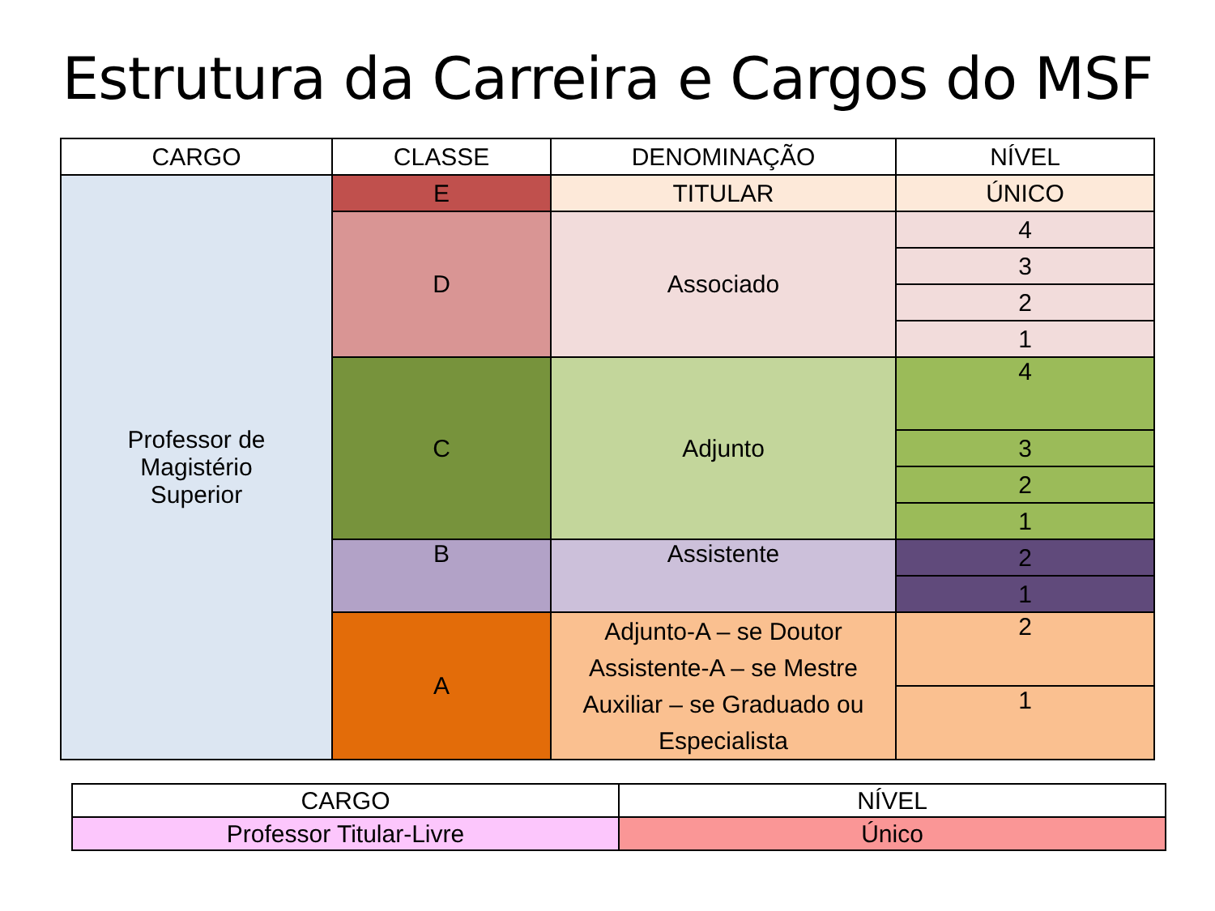Estrutura da Carreira e Cargos do MSF
| CARGO | CLASSE | DENOMINAÇÃO | NÍVEL |
| --- | --- | --- | --- |
| Professor de Magistério Superior | E | TITULAR | ÚNICO |
| | D | Associado | 4 |
| | | | 3 |
| | | | 2 |
| | | | 1 |
| | C | Adjunto | 4 |
| | | | 3 |
| | | | 2 |
| | | | 1 |
| | B | Assistente | 2 |
| | | | 1 |
| | A | Adjunto-A – se Doutor Assistente-A – se Mestre Auxiliar – se Graduado ou Especialista | 2 |
| | | | 1 |
| CARGO | NÍVEL |
| --- | --- |
| Professor Titular-Livre | Único |